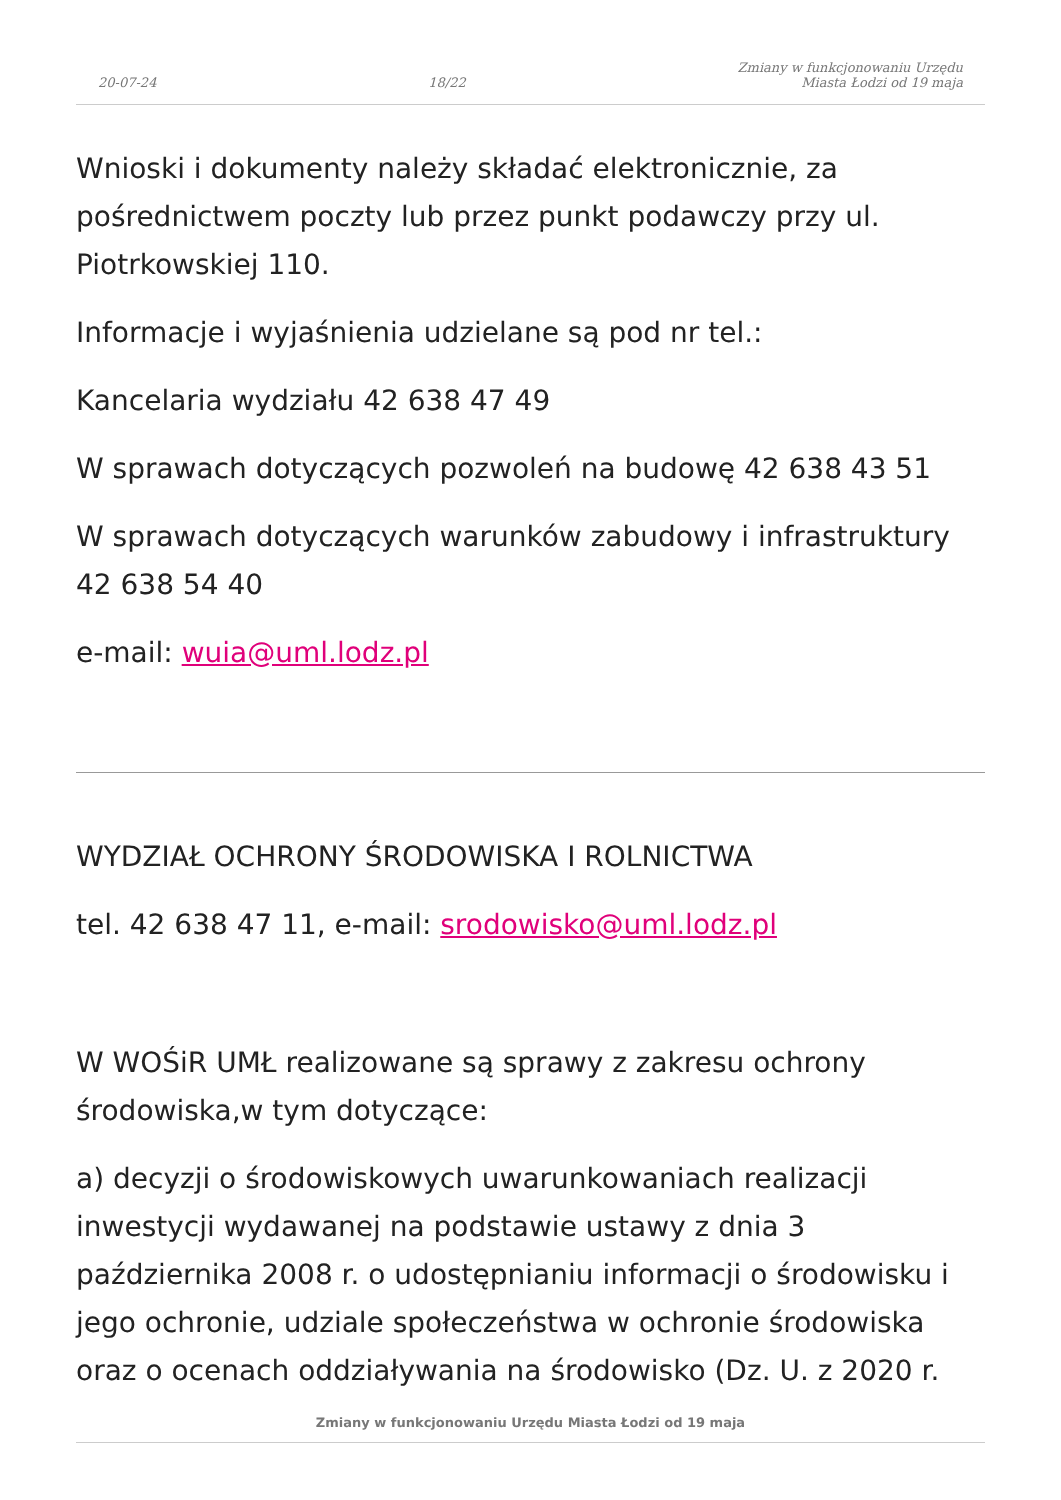20-07-24 18/22 Zmiany w funkcjonowaniu Urzędu
Miasta Łodzi od 19 maja
Wnioski i dokumenty należy składać elektronicznie, za pośrednictwem poczty lub przez punkt podawczy przy ul. Piotrkowskiej 110.
Informacje i wyjaśnienia udzielane są pod nr tel.:
Kancelaria wydziału 42 638 47 49
W sprawach dotyczących pozwoleń na budowę 42 638 43 51
W sprawach dotyczących warunków zabudowy i infrastruktury 42 638 54 40
e-mail: wuia@uml.lodz.pl
WYDZIAŁ OCHRONY ŚRODOWISKA I ROLNICTWA
tel. 42 638 47 11, e-mail: srodowisko@uml.lodz.pl
W WOŚiR UMŁ realizowane są sprawy z zakresu ochrony środowiska,w tym dotyczące:
a) decyzji o środowiskowych uwarunkowaniach realizacji inwestycji wydawanej na podstawie ustawy z dnia 3 października 2008 r. o udostępnianiu informacji o środowisku i jego ochronie, udziale społeczeństwa w ochronie środowiska oraz o ocenach oddziaływania na środowisko (Dz. U. z 2020 r.
Zmiany w funkcjonowaniu Urzędu Miasta Łodzi od 19 maja